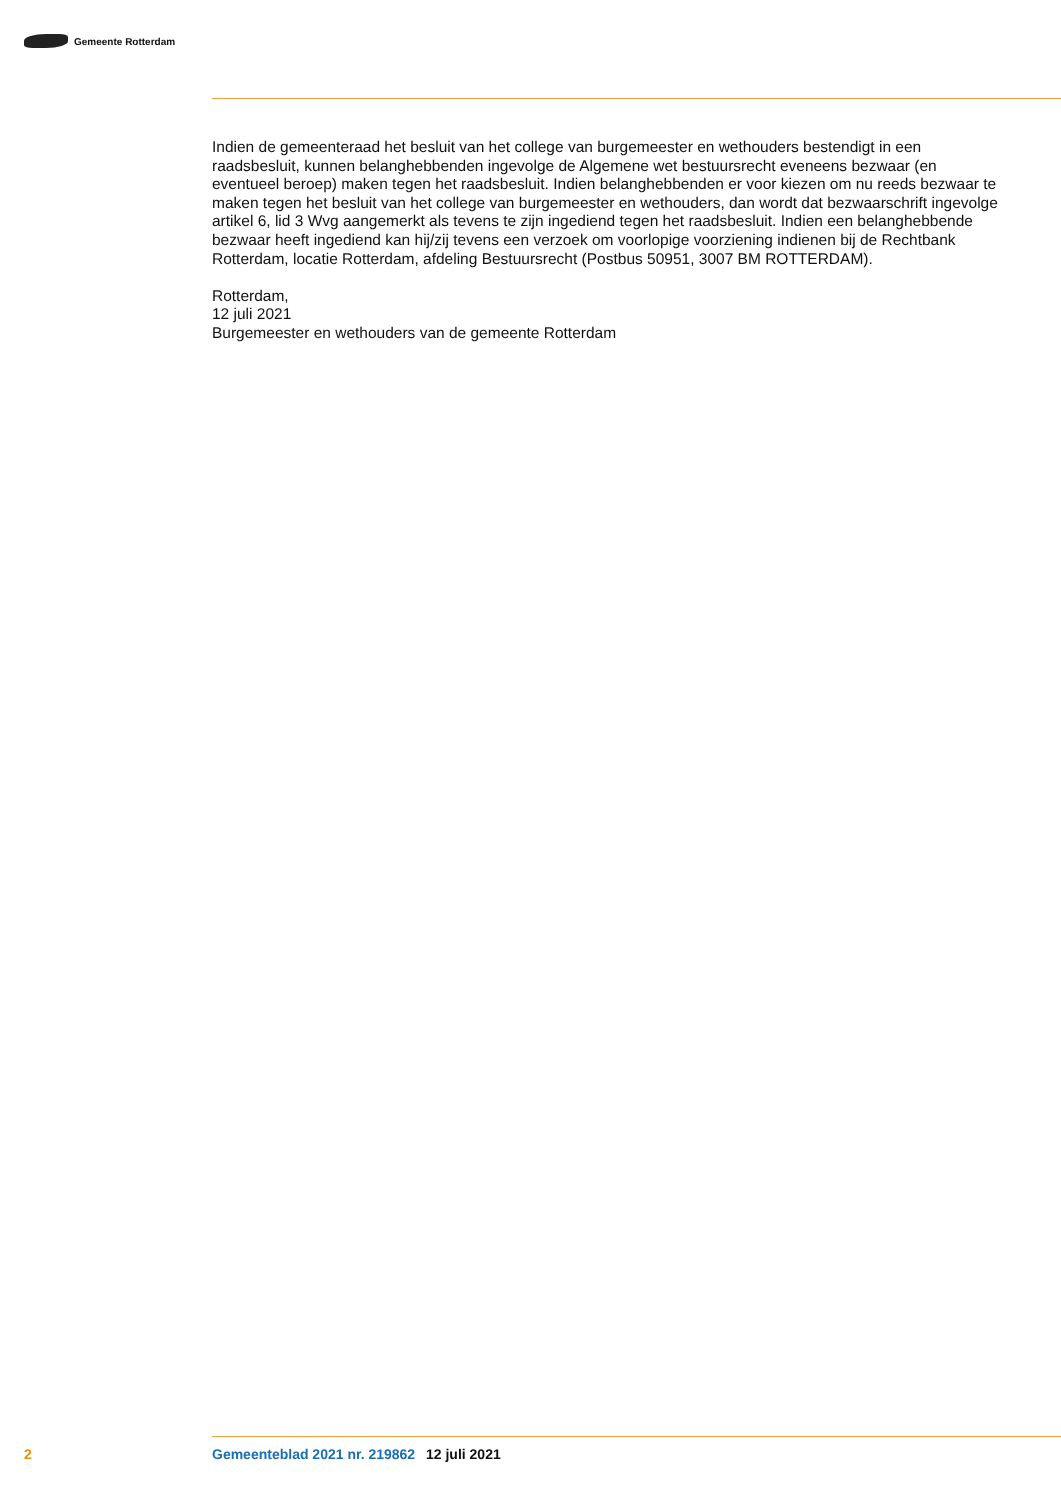Gemeente Rotterdam
Indien de gemeenteraad het besluit van het college van burgemeester en wethouders bestendigt in een raadsbesluit, kunnen belanghebbenden ingevolge de Algemene wet bestuursrecht eveneens bezwaar (en eventueel beroep) maken tegen het raadsbesluit. Indien belanghebbenden er voor kiezen om nu reeds bezwaar te maken tegen het besluit van het college van burgemeester en wethouders, dan wordt dat bezwaarschrift ingevolge artikel 6, lid 3 Wvg aangemerkt als tevens te zijn ingediend tegen het raadsbesluit. Indien een belanghebbende bezwaar heeft ingediend kan hij/zij tevens een verzoek om voorlopige voorziening indienen bij de Rechtbank Rotterdam, locatie Rotterdam, afdeling Bestuursrecht (Postbus 50951, 3007 BM ROTTERDAM).
Rotterdam,
12 juli 2021
Burgemeester en wethouders van de gemeente Rotterdam
2 Gemeenteblad 2021 nr. 219862 12 juli 2021